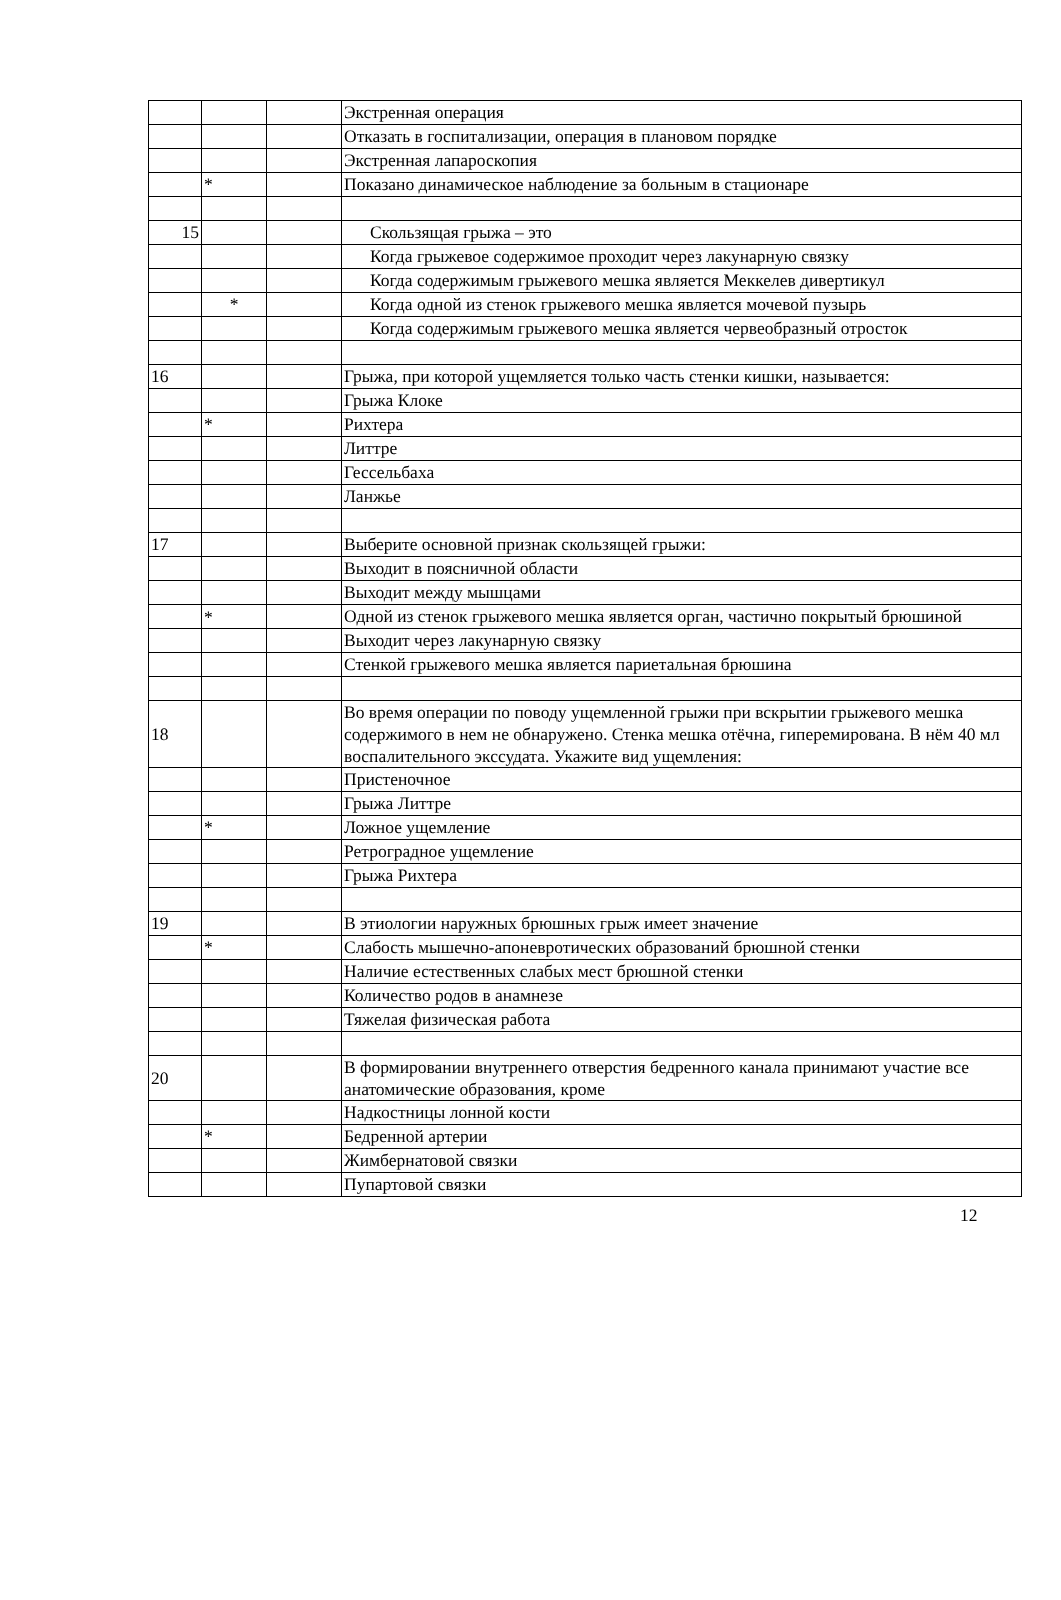| | | | Экстренная операция |
| | | | Отказать в госпитализации, операция в плановом порядке |
| | | | Экстренная лапароскопия |
| | * | | Показано динамическое наблюдение за больным в стационаре |
| 15 | | | Скользящая грыжа – это |
| | | | Когда грыжевое содержимое проходит через лакунарную связку |
| | | | Когда содержимым грыжевого мешка является Меккелев дивертикул |
| | * | | Когда одной из стенок грыжевого мешка является мочевой пузырь |
| | | | Когда содержимым грыжевого мешка является червеобразный отросток |
| 16 | | | Грыжа, при которой ущемляется только часть стенки кишки, называется: |
| | | | Грыжа Клоке |
| | * | | Рихтера |
| | | | Литтре |
| | | | Гессельбаха |
| | | | Ланжье |
| 17 | | | Выберите основной признак скользящей грыжи: |
| | | | Выходит в поясничной области |
| | | | Выходит между мышцами |
| | * | | Одной из стенок грыжевого мешка является орган, частично покрытый брюшиной |
| | | | Выходит через лакунарную связку |
| | | | Стенкой грыжевого мешка является париетальная брюшина |
| 18 | | | Во время операции по поводу ущемленной грыжи при вскрытии грыжевого мешка содержимого в нем не обнаружено. Стенка мешка отёчна, гиперемирована. В нём 40 мл воспалительного экссудата. Укажите вид ущемления: |
| | | | Пристеночное |
| | | | Грыжа Литтре |
| | * | | Ложное ущемление |
| | | | Ретроградное ущемление |
| | | | Грыжа Рихтера |
| 19 | | | В этиологии наружных брюшных грыж имеет значение |
| | * | | Слабость мышечно-апоневротических образований брюшной стенки |
| | | | Наличие естественных слабых мест брюшной стенки |
| | | | Количество родов в анамнезе |
| | | | Тяжелая физическая работа |
| 20 | | | В формировании внутреннего отверстия бедренного канала принимают участие все анатомические образования, кроме |
| | | | Надкостницы лонной кости |
| | * | | Бедренной артерии |
| | | | Жимбернатовой связки |
| | | | Пупартовой связки |
12